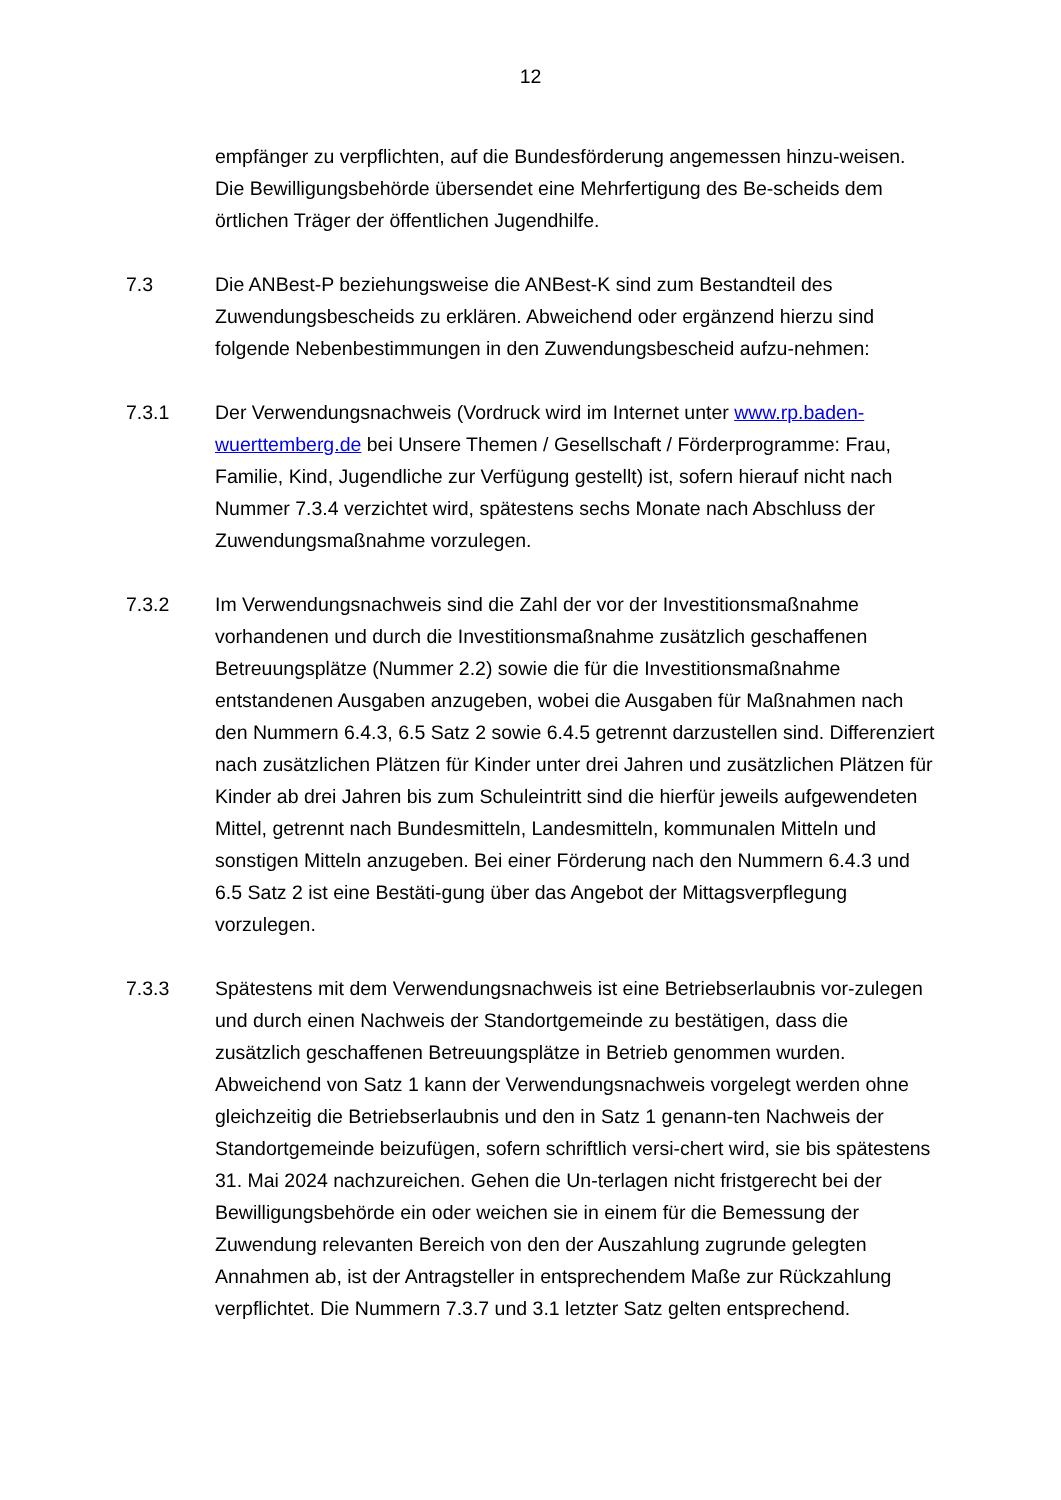12
empfänger zu verpflichten, auf die Bundesförderung angemessen hinzu-weisen. Die Bewilligungsbehörde übersendet eine Mehrfertigung des Be-scheids dem örtlichen Träger der öffentlichen Jugendhilfe.
7.3 Die ANBest-P beziehungsweise die ANBest-K sind zum Bestandteil des Zuwendungsbescheids zu erklären. Abweichend oder ergänzend hierzu sind folgende Nebenbestimmungen in den Zuwendungsbescheid aufzu-nehmen:
7.3.1 Der Verwendungsnachweis (Vordruck wird im Internet unter www.rp.baden-wuerttemberg.de bei Unsere Themen / Gesellschaft / Förderprogramme: Frau, Familie, Kind, Jugendliche zur Verfügung gestellt) ist, sofern hierauf nicht nach Nummer 7.3.4 verzichtet wird, spätestens sechs Monate nach Abschluss der Zuwendungsmaßnahme vorzulegen.
7.3.2 Im Verwendungsnachweis sind die Zahl der vor der Investitionsmaßnahme vorhandenen und durch die Investitionsmaßnahme zusätzlich geschaffenen Betreuungsplätze (Nummer 2.2) sowie die für die Investitionsmaßnahme entstandenen Ausgaben anzugeben, wobei die Ausgaben für Maßnahmen nach den Nummern 6.4.3, 6.5 Satz 2 sowie 6.4.5 getrennt darzustellen sind. Differenziert nach zusätzlichen Plätzen für Kinder unter drei Jahren und zusätzlichen Plätzen für Kinder ab drei Jahren bis zum Schuleintritt sind die hierfür jeweils aufgewendeten Mittel, getrennt nach Bundesmitteln, Landesmitteln, kommunalen Mitteln und sonstigen Mitteln anzugeben. Bei einer Förderung nach den Nummern 6.4.3 und 6.5 Satz 2 ist eine Bestäti-gung über das Angebot der Mittagsverpflegung vorzulegen.
7.3.3 Spätestens mit dem Verwendungsnachweis ist eine Betriebserlaubnis vor-zulegen und durch einen Nachweis der Standortgemeinde zu bestätigen, dass die zusätzlich geschaffenen Betreuungsplätze in Betrieb genommen wurden. Abweichend von Satz 1 kann der Verwendungsnachweis vorgelegt werden ohne gleichzeitig die Betriebserlaubnis und den in Satz 1 genann-ten Nachweis der Standortgemeinde beizufügen, sofern schriftlich versi-chert wird, sie bis spätestens 31. Mai 2024 nachzureichen. Gehen die Un-terlagen nicht fristgerecht bei der Bewilligungsbehörde ein oder weichen sie in einem für die Bemessung der Zuwendung relevanten Bereich von den der Auszahlung zugrunde gelegten Annahmen ab, ist der Antragsteller in entsprechendem Maße zur Rückzahlung verpflichtet. Die Nummern 7.3.7 und 3.1 letzter Satz gelten entsprechend.